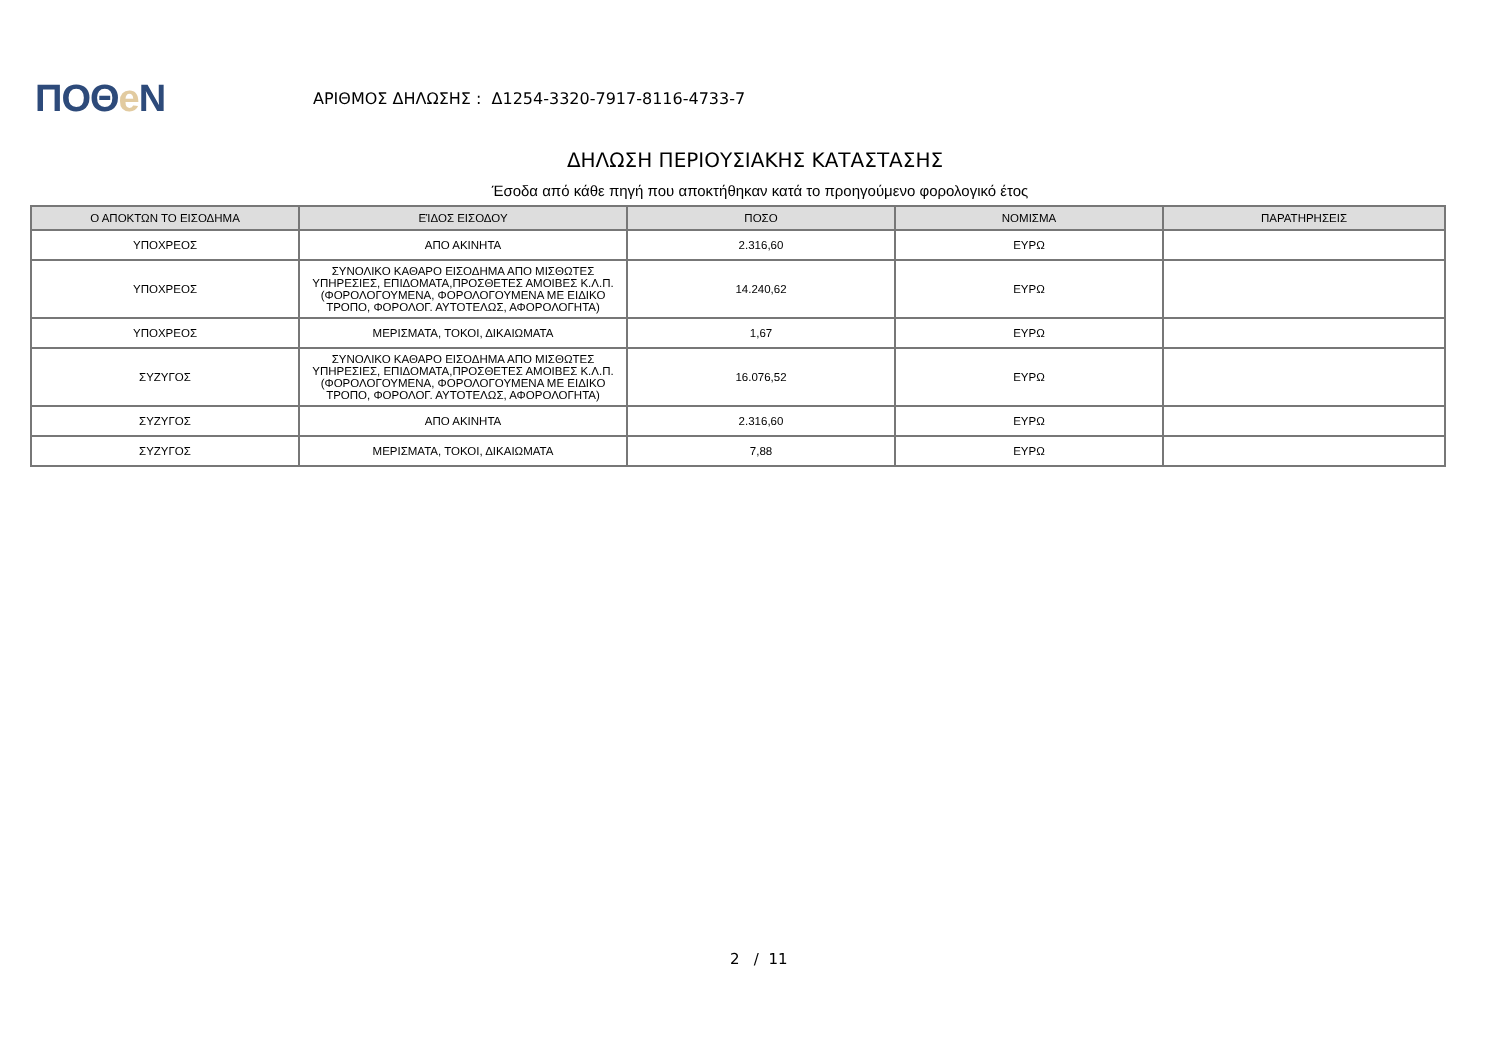ΠΟΘe Ν
ΑΡΙΘΜΟΣ ΔΗΛΩΣΗΣ : Δ1254-3320-7917-8116-4733-7
ΔΗΛΩΣΗ ΠΕΡΙΟΥΣΙΑΚΗΣ ΚΑΤΑΣΤΑΣΗΣ
Έσοδα από κάθε πηγή που αποκτήθηκαν κατά το προηγούμενο φορολογικό έτος
| Ο ΑΠΟΚΤΩΝ ΤΟ ΕΙΣΟΔΗΜΑ | ΕΊΔΟΣ ΕΙΣΟΔΟΥ | ΠΟΣΟ | ΝΟΜΙΣΜΑ | ΠΑΡΑΤΗΡΗΣΕΙΣ |
| --- | --- | --- | --- | --- |
| ΥΠΟΧΡΕΟΣ | ΑΠΟ ΑΚΙΝΗΤΑ | 2.316,60 | ΕΥΡΩ | |
| ΥΠΟΧΡΕΟΣ | ΣΥΝΟΛΙΚΟ ΚΑΘΑΡΟ ΕΙΣΟΔΗΜΑ ΑΠΟ ΜΙΣΘΩΤΕΣ ΥΠΗΡΕΣΙΕΣ, ΕΠΙΔΟΜΑΤΑ,ΠΡΟΣΘΕΤΕΣ ΑΜΟΙΒΕΣ Κ.Λ.Π.(ΦΟΡΟΛΟΓΟΥΜΕΝΑ, ΦΟΡΟΛΟΓΟΥΜΕΝΑ ΜΕ ΕΙΔΙΚΟ ΤΡΟΠΟ, ΦΟΡΟΛΟΓ. ΑΥΤΟΤΕΛΩΣ, ΑΦΟΡΟΛΟΓΗΤΑ) | 14.240,62 | ΕΥΡΩ | |
| ΥΠΟΧΡΕΟΣ | ΜΕΡΙΣΜΑΤΑ, ΤΟΚΟΙ, ΔΙΚΑΙΩΜΑΤΑ | 1,67 | ΕΥΡΩ | |
| ΣΥΖΥΓΟΣ | ΣΥΝΟΛΙΚΟ ΚΑΘΑΡΟ ΕΙΣΟΔΗΜΑ ΑΠΟ ΜΙΣΘΩΤΕΣ ΥΠΗΡΕΣΙΕΣ, ΕΠΙΔΟΜΑΤΑ,ΠΡΟΣΘΕΤΕΣ ΑΜΟΙΒΕΣ Κ.Λ.Π.(ΦΟΡΟΛΟΓΟΥΜΕΝΑ, ΦΟΡΟΛΟΓΟΥΜΕΝΑ ΜΕ ΕΙΔΙΚΟ ΤΡΟΠΟ, ΦΟΡΟΛΟΓ. ΑΥΤΟΤΕΛΩΣ, ΑΦΟΡΟΛΟΓΗΤΑ) | 16.076,52 | ΕΥΡΩ | |
| ΣΥΖΥΓΟΣ | ΑΠΟ ΑΚΙΝΗΤΑ | 2.316,60 | ΕΥΡΩ | |
| ΣΥΖΥΓΟΣ | ΜΕΡΙΣΜΑΤΑ, ΤΟΚΟΙ, ΔΙΚΑΙΩΜΑΤΑ | 7,88 | ΕΥΡΩ | |
2 / 11